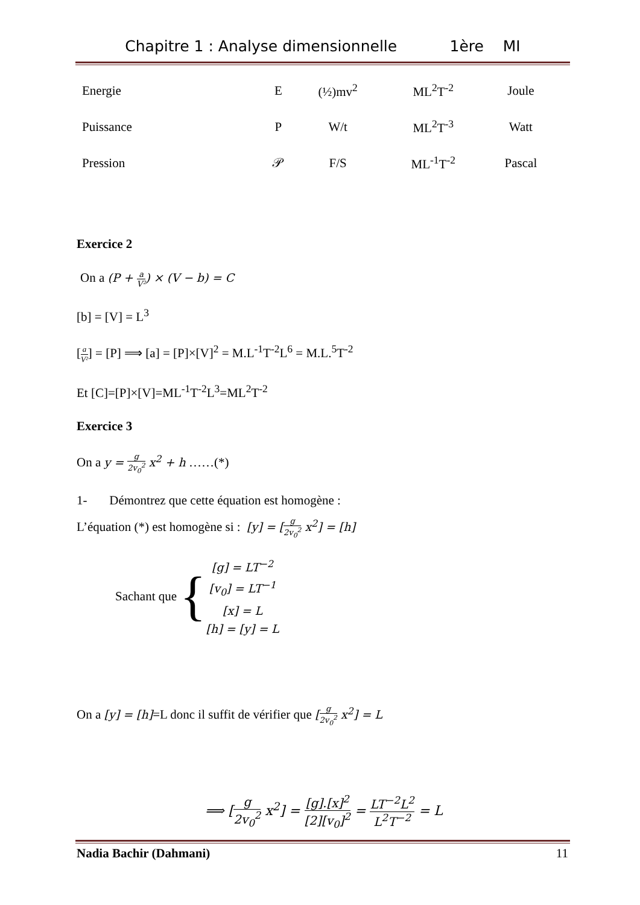Chapitre 1 : Analyse dimensionnelle 1ère MI
| Energie | E | (½)mv<sup>2</sup> | ML<sup>2</sup>T<sup>-2</sup> | Joule |
| Puissance | P | W/t | ML<sup>2</sup>T<sup>-3</sup> | Watt |
| Pression | 𝒫 | F/S | ML<sup>-1</sup>T<sup>-2</sup> | Pascal |
Exercice 2
On a (P + a V²) × (V − b) = C
[b] = [V] = L<sup>3</sup>
[a V²] = [P] ⟹ [a] = [P]×[V]<sup>2</sup> = M.L<sup>-1</sup>T<sup>-2</sup>L<sup>6</sup> = M.L.<sup>5</sup>T<sup>-2</sup>
Et [C]=[P]×[V]=ML<sup>-1</sup>T<sup>-2</sup>L<sup>3</sup>=ML<sup>2</sup>T<sup>-2</sup>
Exercice 3
On a y = g 2v<sub>0</sub><sup>2</sup> x<sup>2</sup> + h ……(*)
1- Démontrez que cette équation est homogène :
L’équation (*) est homogène si : [y] = [g 2v<sub>0</sub><sup>2</sup> x<sup>2</sup>] = [h]
Sachant que {
[g] = LT<sup>−2</sup>
[v<sub>0</sub>] = LT<sup>−1</sup>
[x] = L
[h] = [y] = L
On a [y] = [h]=L donc il suffit de vérifier que [g 2v<sub>0</sub><sup>2</sup> x<sup>2</sup>] = L
⟹ [g 2v<sub>0</sub><sup>2</sup> x<sup>2</sup>] = [g].[x]<sup>2</sup> [2][v<sub>0</sub>]<sup>2</sup> = LT<sup>−2</sup>L<sup>2</sup> L<sup>2</sup>T<sup>−2</sup> = L
Nadia Bachir (Dahmani) 11